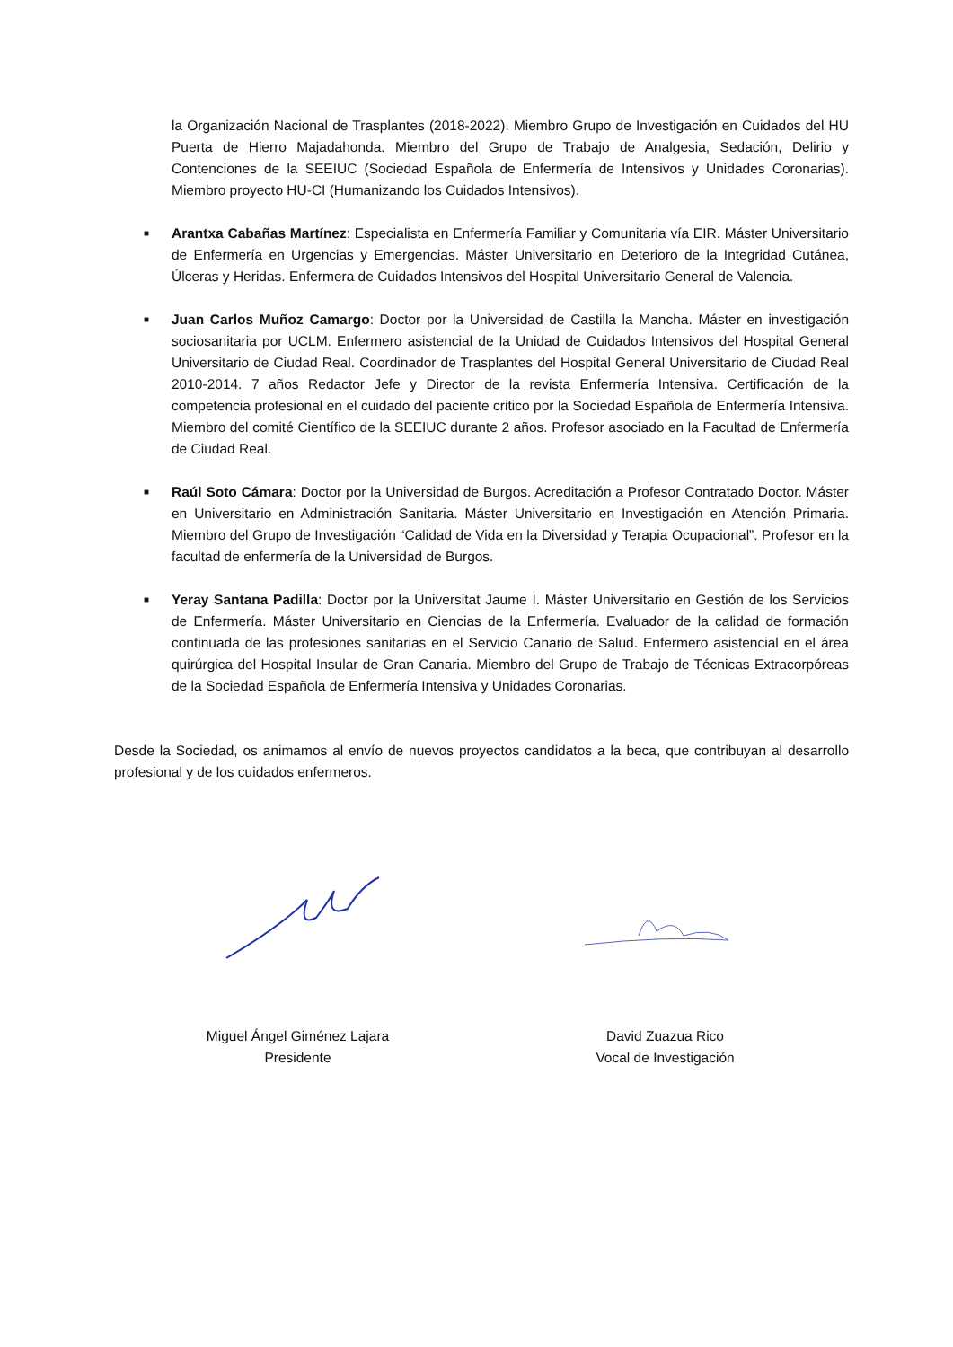la Organización Nacional de Trasplantes (2018-2022). Miembro Grupo de Investigación en Cuidados del HU Puerta de Hierro Majadahonda. Miembro del Grupo de Trabajo de Analgesia, Sedación, Delirio y Contenciones de la SEEIUC (Sociedad Española de Enfermería de Intensivos y Unidades Coronarias). Miembro proyecto HU-CI (Humanizando los Cuidados Intensivos).
■
Arantxa Cabañas Martínez: Especialista en Enfermería Familiar y Comunitaria vía EIR. Máster Universitario de Enfermería en Urgencias y Emergencias. Máster Universitario en Deterioro de la Integridad Cutánea, Úlceras y Heridas. Enfermera de Cuidados Intensivos del Hospital Universitario General de Valencia.
■
Juan Carlos Muñoz Camargo: Doctor por la Universidad de Castilla la Mancha. Máster en investigación sociosanitaria por UCLM. Enfermero asistencial de la Unidad de Cuidados Intensivos del Hospital General Universitario de Ciudad Real. Coordinador de Trasplantes del Hospital General Universitario de Ciudad Real 2010-2014. 7 años Redactor Jefe y Director de la revista Enfermería Intensiva. Certificación de la competencia profesional en el cuidado del paciente critico por la Sociedad Española de Enfermería Intensiva. Miembro del comité Científico de la SEEIUC durante 2 años. Profesor asociado en la Facultad de Enfermería de Ciudad Real.
■
Raúl Soto Cámara: Doctor por la Universidad de Burgos. Acreditación a Profesor Contratado Doctor. Máster en Universitario en Administración Sanitaria. Máster Universitario en Investigación en Atención Primaria. Miembro del Grupo de Investigación “Calidad de Vida en la Diversidad y Terapia Ocupacional”. Profesor en la facultad de enfermería de la Universidad de Burgos.
■
Yeray Santana Padilla: Doctor por la Universitat Jaume I. Máster Universitario en Gestión de los Servicios de Enfermería. Máster Universitario en Ciencias de la Enfermería. Evaluador de la calidad de formación continuada de las profesiones sanitarias en el Servicio Canario de Salud. Enfermero asistencial en el área quirúrgica del Hospital Insular de Gran Canaria. Miembro del Grupo de Trabajo de Técnicas Extracorpóreas de la Sociedad Española de Enfermería Intensiva y Unidades Coronarias.
Desde la Sociedad, os animamos al envío de nuevos proyectos candidatos a la beca, que contribuyan al desarrollo profesional y de los cuidados enfermeros.
Miguel Ángel Giménez Lajara
Presidente
David Zuazua Rico
Vocal de Investigación